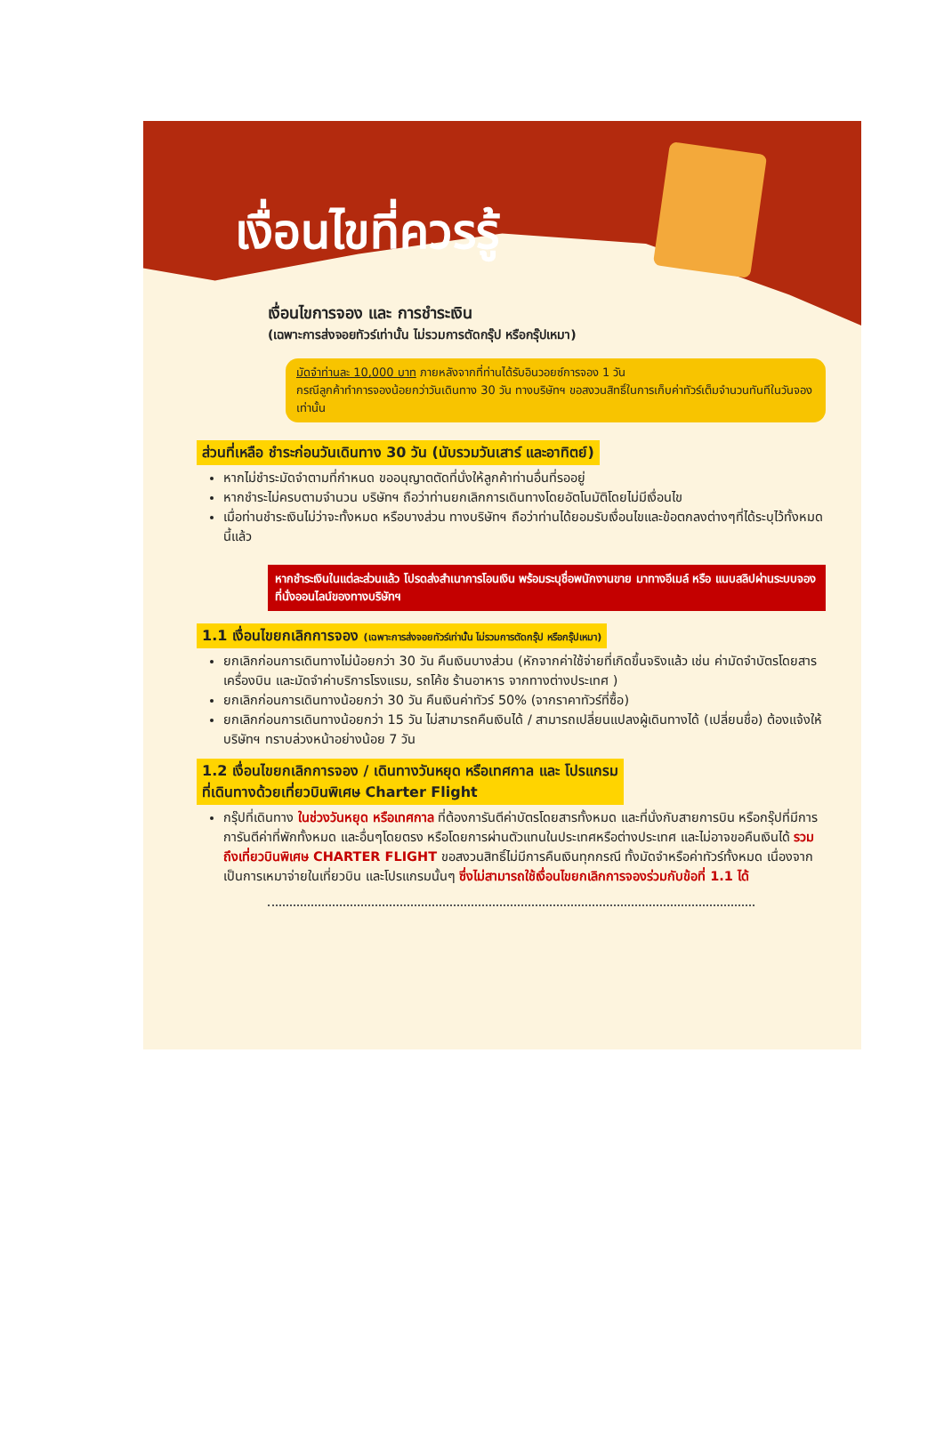เงื่อนไขที่ควรรู้
เงื่อนไขการจอง และ การชำระเงิน
(เฉพาะการส่งจอยทัวร์เท่านั้น ไม่รวมการตัดกรุ๊ป หรือกรุ๊ปเหมา)
มัดจำท่านละ 10,000 บาท ภายหลังจากที่ท่านได้รับอินวอยซ์การจอง 1 วัน
กรณีลูกค้าทำการจองน้อยกว่าวันเดินทาง 30 วัน ทางบริษัทฯ ขอสงวนสิทธิ์ในการเก็บค่าทัวร์เต็มจำนวนทันทีในวันจองเท่านั้น
ส่วนที่เหลือ ชำระก่อนวันเดินทาง 30 วัน (นับรวมวันเสาร์ และอาทิตย์)
หากไม่ชำระมัดจำตามที่กำหนด ขออนุญาตตัดที่นั่งให้ลูกค้าท่านอื่นที่รออยู่
หากชำระไม่ครบตามจำนวน บริษัทฯ ถือว่าท่านยกเลิกการเดินทางโดยอัตโนมัติโดยไม่มีเงื่อนไข
เมื่อท่านชำระเงินไม่ว่าจะทั้งหมด หรือบางส่วน ทางบริษัทฯ ถือว่าท่านได้ยอมรับเงื่อนไขและข้อตกลงต่างๆที่ได้ระบุไว้ทั้งหมดนี้แล้ว
หากชำระเงินในแต่ละส่วนแล้ว โปรดส่งสำเนาการโอนเงิน พร้อมระบุชื่อพนักงานขาย มาทางอีเมล์ หรือ แนบสลิปผ่านระบบจองที่นั่งออนไลน์ของทางบริษัทฯ
1.1 เงื่อนไขยกเลิกการจอง (เฉพาะการส่งจอยทัวร์เท่านั้น ไม่รวมการตัดกรุ๊ป หรือกรุ๊ปเหมา)
ยกเลิกก่อนการเดินทางไม่น้อยกว่า 30 วัน คืนเงินบางส่วน (หักจากค่าใช้จ่ายที่เกิดขึ้นจริงแล้ว เช่น ค่ามัดจำบัตรโดยสารเครื่องบิน และมัดจำค่าบริการโรงแรม, รถโค้ช ร้านอาหาร จากทางต่างประเทศ )
ยกเลิกก่อนการเดินทางน้อยกว่า 30 วัน คืนเงินค่าทัวร์ 50% (จากราคาทัวร์ที่ซื้อ)
ยกเลิกก่อนการเดินทางน้อยกว่า 15 วัน ไม่สามารถคืนเงินได้ / สามารถเปลี่ยนแปลงผู้เดินทางได้ (เปลี่ยนชื่อ) ต้องแจ้งให้บริษัทฯ ทราบล่วงหน้าอย่างน้อย 7 วัน
1.2 เงื่อนไขยกเลิกการจอง / เดินทางวันหยุด หรือเทศกาล และ โปรแกรม
ที่เดินทางด้วยเที่ยวบินพิเศษ Charter Flight
กรุ๊ปที่เดินทาง ในช่วงวันหยุด หรือเทศกาล ที่ต้องการันตีค่าบัตรโดยสารทั้งหมด และที่นั่งกับสายการบิน หรือกรุ๊ปที่มีการการันตีค่าที่พักทั้งหมด และอื่นๆโดยตรง หรือโดยการผ่านตัวแทนในประเทศหรือต่างประเทศ และไม่อาจขอคืนเงินได้ รวมถึงเที่ยวบินพิเศษ CHARTER FLIGHT ขอสงวนสิทธิ์ไม่มีการคืนเงินทุกกรณี ทั้งมัดจำหรือค่าทัวร์ทั้งหมด เนื่องจากเป็นการเหมาจ่ายในเที่ยวบิน และโปรแกรมนั้นๆ ซึ่งไม่สามารถใช้เงื่อนไขยกเลิกการจองร่วมกับข้อที่ 1.1 ได้